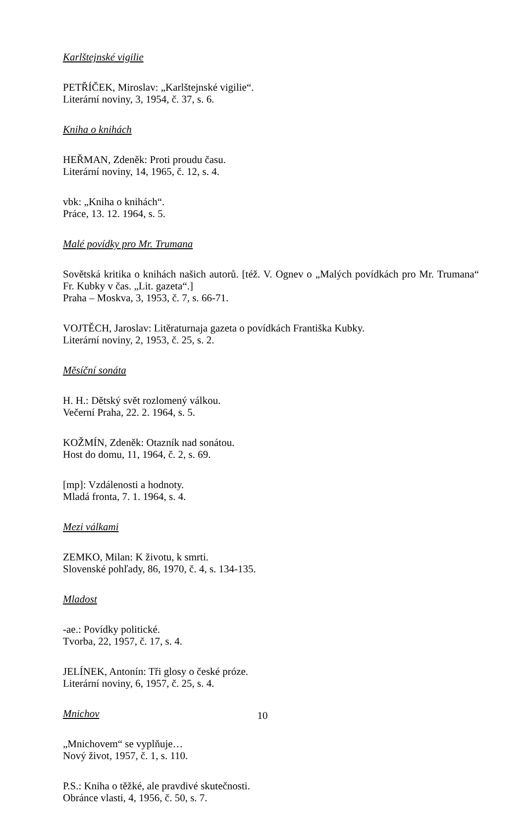Karlštejnské vigilie
PETŘÍČEK, Miroslav: „Karlštejnské vigilie“.
Literární noviny, 3, 1954, č. 37, s. 6.
Kniha o knihách
HEŘMAN, Zdeněk: Proti proudu času.
Literární noviny, 14, 1965, č. 12, s. 4.
vbk: „Kniha o knihách“.
Práce, 13. 12. 1964, s. 5.
Malé povídky pro Mr. Trumana
Sovětská kritika o knihách našich autorů. [též. V. Ognev o „Malých povídkách pro Mr. Trumana“ Fr. Kubky v čas. „Lit. gazeta“.]
Praha – Moskva, 3, 1953, č. 7, s. 66-71.
VOJTĚCH, Jaroslav: Litěraturnaja gazeta o povídkách Františka Kubky.
Literární noviny, 2, 1953, č. 25, s. 2.
Měsíční sonáta
H. H.: Dětský svět rozlomený válkou.
Večerní Praha, 22. 2. 1964, s. 5.
KOŽMÍN, Zdeněk: Otazník nad sonátou.
Host do domu, 11, 1964, č. 2, s. 69.
[mp]: Vzdálenosti a hodnoty.
Mladá fronta, 7. 1. 1964, s. 4.
Mezi válkami
ZEMKO, Milan: K životu, k smrti.
Slovenské pohľady, 86, 1970, č. 4, s. 134-135.
Mladost
-ae.: Povídky politické.
Tvorba, 22, 1957, č. 17, s. 4.
JELÍNEK, Antonín: Tři glosy o české próze.
Literární noviny, 6, 1957, č. 25, s. 4.
Mnichov
„Mnichovem“ se vyplňuje…
Nový život, 1957, č. 1, s. 110.
P.S.: Kniha o těžké, ale pravdivé skutečnosti.
Obránce vlasti, 4, 1956, č. 50, s. 7.
10